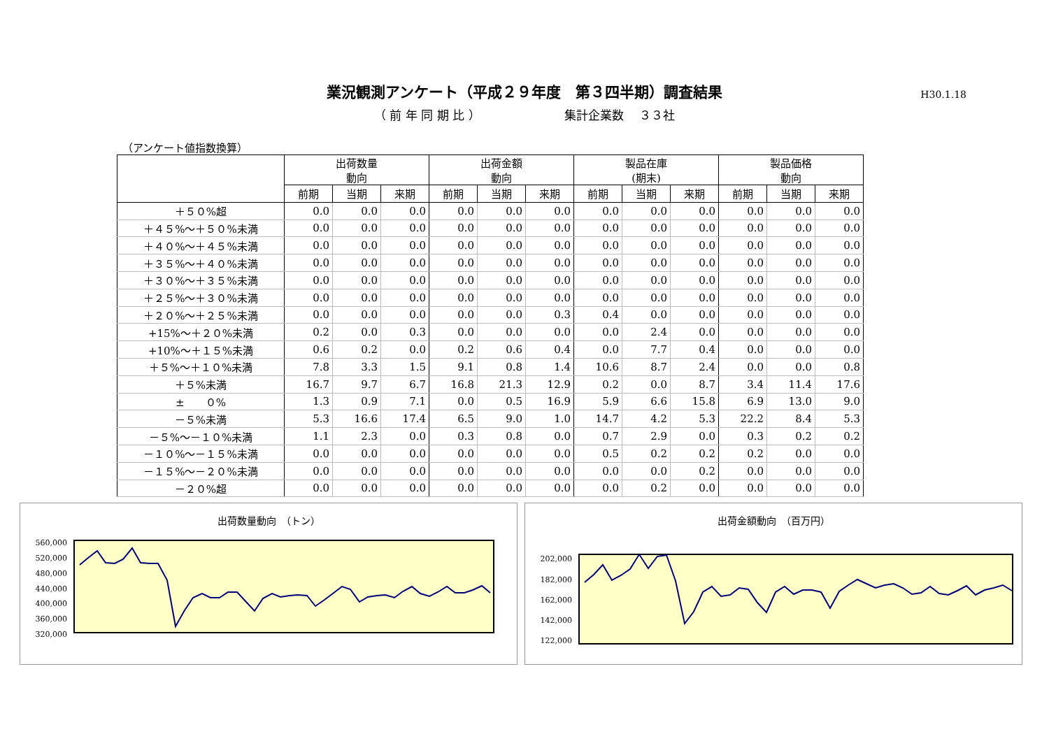業況観測アンケート（平成２９年度　第３四半期）調査結果
H30.1.18
（ 前 年 同 期 比 ） 集計企業数　 ３３社
（アンケート値指数換算）
| | 出荷数量 動向 | | | 出荷金額 動向 | | | 製品在庫 (期末) | | | 製品価格 動向 | | |
| --- | --- | --- | --- | --- | --- | --- | --- | --- | --- | --- | --- | --- |
| | 前期 | 当期 | 来期 | 前期 | 当期 | 来期 | 前期 | 当期 | 来期 | 前期 | 当期 | 来期 |
| ＋５０%超 | 0.0 | 0.0 | 0.0 | 0.0 | 0.0 | 0.0 | 0.0 | 0.0 | 0.0 | 0.0 | 0.0 | 0.0 |
| ＋４５%～＋５０%未満 | 0.0 | 0.0 | 0.0 | 0.0 | 0.0 | 0.0 | 0.0 | 0.0 | 0.0 | 0.0 | 0.0 | 0.0 |
| ＋４０%～＋４５%未満 | 0.0 | 0.0 | 0.0 | 0.0 | 0.0 | 0.0 | 0.0 | 0.0 | 0.0 | 0.0 | 0.0 | 0.0 |
| ＋３５%～＋４０%未満 | 0.0 | 0.0 | 0.0 | 0.0 | 0.0 | 0.0 | 0.0 | 0.0 | 0.0 | 0.0 | 0.0 | 0.0 |
| ＋３０%～＋３５%未満 | 0.0 | 0.0 | 0.0 | 0.0 | 0.0 | 0.0 | 0.0 | 0.0 | 0.0 | 0.0 | 0.0 | 0.0 |
| ＋２５%～＋３０%未満 | 0.0 | 0.0 | 0.0 | 0.0 | 0.0 | 0.0 | 0.0 | 0.0 | 0.0 | 0.0 | 0.0 | 0.0 |
| ＋２０%～＋２５%未満 | 0.0 | 0.0 | 0.0 | 0.0 | 0.0 | 0.3 | 0.4 | 0.0 | 0.0 | 0.0 | 0.0 | 0.0 |
| +15%～＋２０%未満 | 0.2 | 0.0 | 0.3 | 0.0 | 0.0 | 0.0 | 0.0 | 2.4 | 0.0 | 0.0 | 0.0 | 0.0 |
| +10%～＋１５%未満 | 0.6 | 0.2 | 0.0 | 0.2 | 0.6 | 0.4 | 0.0 | 7.7 | 0.4 | 0.0 | 0.0 | 0.0 |
| ＋５%～＋１０%未満 | 7.8 | 3.3 | 1.5 | 9.1 | 0.8 | 1.4 | 10.6 | 8.7 | 2.4 | 0.0 | 0.0 | 0.8 |
| ＋５%未満 | 16.7 | 9.7 | 6.7 | 16.8 | 21.3 | 12.9 | 0.2 | 0.0 | 8.7 | 3.4 | 11.4 | 17.6 |
| ± ０% | 1.3 | 0.9 | 7.1 | 0.0 | 0.5 | 16.9 | 5.9 | 6.6 | 15.8 | 6.9 | 13.0 | 9.0 |
| －５%未満 | 5.3 | 16.6 | 17.4 | 6.5 | 9.0 | 1.0 | 14.7 | 4.2 | 5.3 | 22.2 | 8.4 | 5.3 |
| －５%～－１０%未満 | 1.1 | 2.3 | 0.0 | 0.3 | 0.8 | 0.0 | 0.7 | 2.9 | 0.0 | 0.3 | 0.2 | 0.2 |
| －１０%～－１５%未満 | 0.0 | 0.0 | 0.0 | 0.0 | 0.0 | 0.0 | 0.5 | 0.2 | 0.2 | 0.2 | 0.0 | 0.0 |
| －１５%～－２０%未満 | 0.0 | 0.0 | 0.0 | 0.0 | 0.0 | 0.0 | 0.0 | 0.0 | 0.2 | 0.0 | 0.0 | 0.0 |
| －２０%超 | 0.0 | 0.0 | 0.0 | 0.0 | 0.0 | 0.0 | 0.0 | 0.2 | 0.0 | 0.0 | 0.0 | 0.0 |
出荷数量動向　（トン）
560,000
520,000
480,000
440,000
400,000
360,000
320,000
出荷金額動向　（百万円）
202,000
182,000
162,000
142,000
122,000